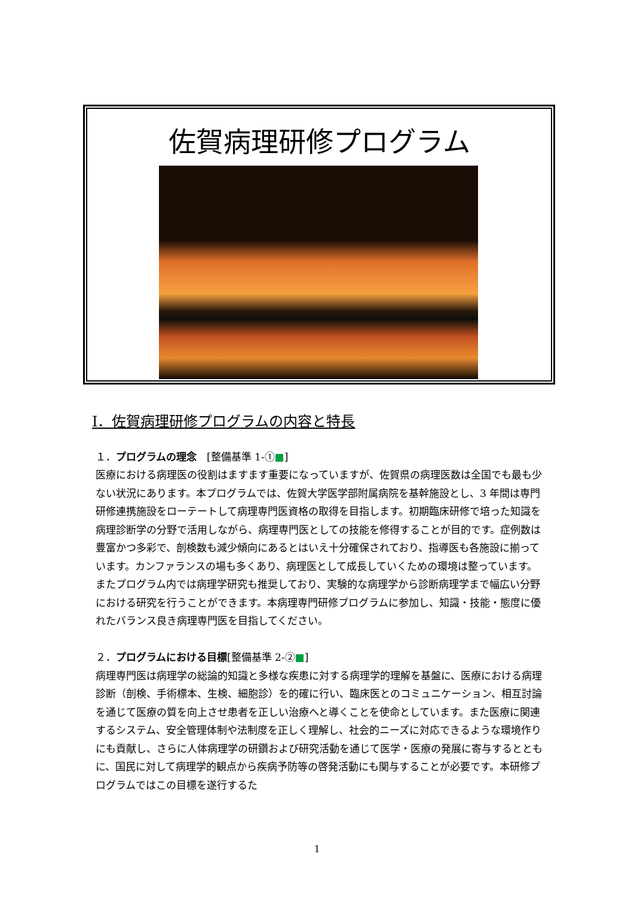佐賀病理研修プログラム
Ⅰ．佐賀病理研修プログラムの内容と特長
１．プログラムの理念　[整備基準 1-①■]
医療における病理医の役割はますます重要になっていますが、佐賀県の病理医数は全国でも最も少ない状況にあります。本プログラムでは、佐賀大学医学部附属病院を基幹施設とし、3 年間は専門研修連携施設をローテートして病理専門医資格の取得を目指します。初期臨床研修で培った知識を病理診断学の分野で活用しながら、病理専門医としての技能を修得することが目的です。症例数は豊富かつ多彩で、剖検数も減少傾向にあるとはいえ十分確保されており、指導医も各施設に揃っています。カンファランスの場も多くあり、病理医として成長していくための環境は整っています。またプログラム内では病理学研究も推奨しており、実験的な病理学から診断病理学まで幅広い分野における研究を行うことができます。本病理専門研修プログラムに参加し、知識・技能・態度に優れたバランス良き病理専門医を目指してください。
２．プログラムにおける目標[整備基準 2-②■]
病理専門医は病理学の総論的知識と多様な疾患に対する病理学的理解を基盤に、医療における病理診断（剖検、手術標本、生検、細胞診）を的確に行い、臨床医とのコミュニケーション、相互討論を通じて医療の質を向上させ患者を正しい治療へと導くことを使命としています。また医療に関連するシステム、安全管理体制や法制度を正しく理解し、社会的ニーズに対応できるような環境作りにも貢献し、さらに人体病理学の研鑽および研究活動を通じて医学・医療の発展に寄与するとともに、国民に対して病理学的観点から疾病予防等の啓発活動にも関与することが必要です。本研修プログラムではこの目標を遂行するた
1